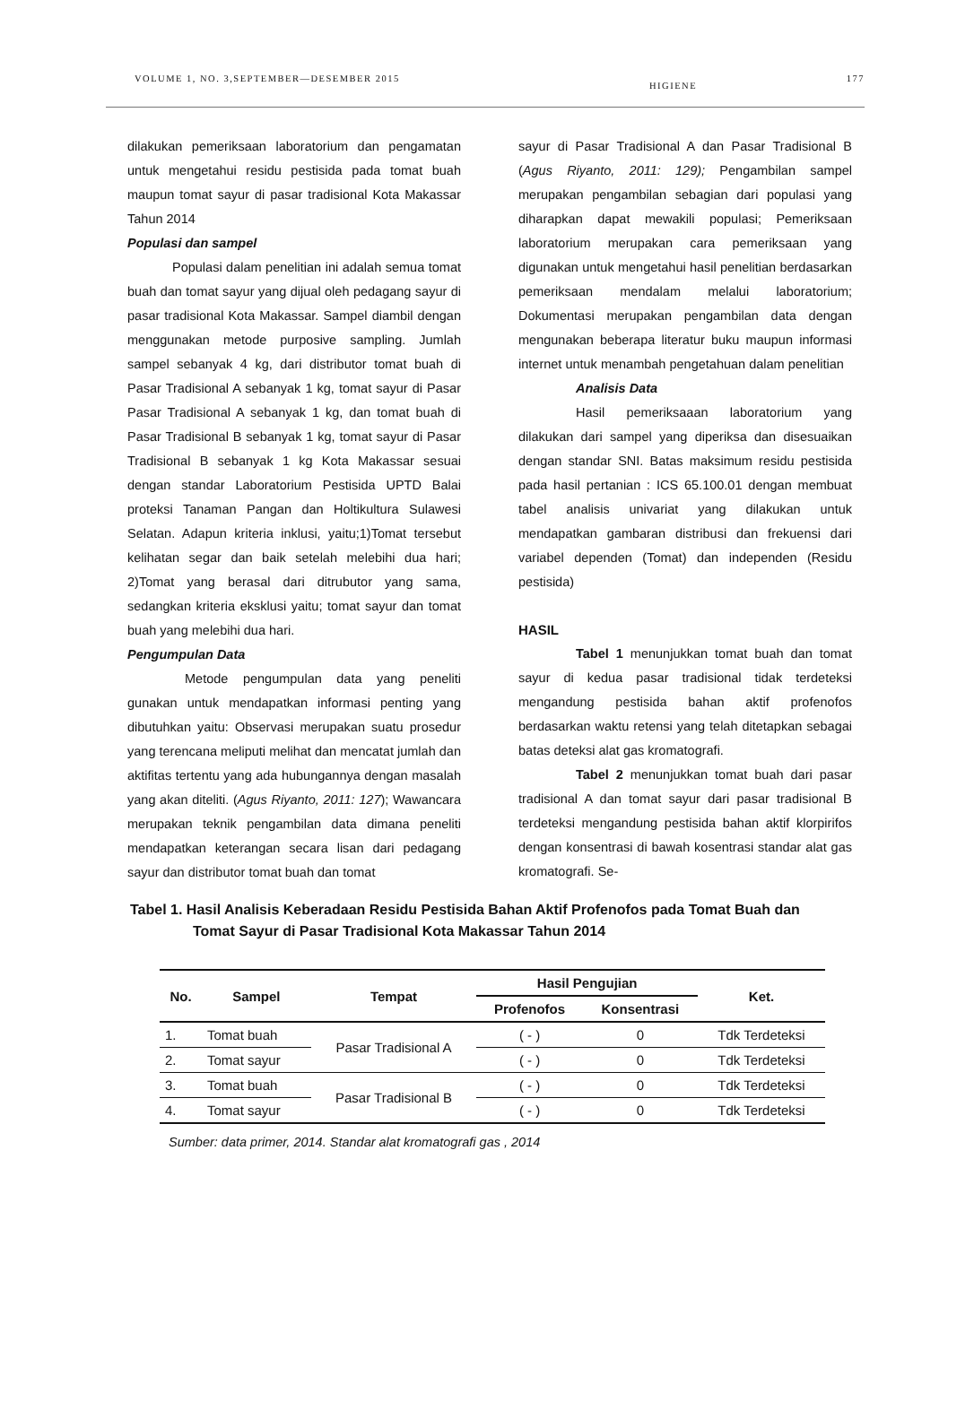VOLUME 1, NO. 3,SEPTEMBER—DESEMBER 2015 HIGIENE 177
dilakukan pemeriksaan laboratorium dan pengamatan untuk mengetahui residu pestisida pada tomat buah maupun tomat sayur di pasar tradisional Kota Makassar Tahun 2014
Populasi dan sampel
Populasi dalam penelitian ini adalah semua tomat buah dan tomat sayur yang dijual oleh pedagang sayur di pasar tradisional Kota Makassar. Sampel diambil dengan menggunakan metode purposive sampling. Jumlah sampel sebanyak 4 kg, dari distributor tomat buah di Pasar Tradisional A sebanyak 1 kg, tomat sayur di Pasar Pasar Tradisional A sebanyak 1 kg, dan tomat buah di Pasar Tradisional B sebanyak 1 kg, tomat sayur di Pasar Tradisional B sebanyak 1 kg Kota Makassar sesuai dengan standar Laboratorium Pestisida UPTD Balai proteksi Tanaman Pangan dan Holtikultura Sulawesi Selatan. Adapun kriteria inklusi, yaitu;1)Tomat tersebut kelihatan segar dan baik setelah melebihi dua hari; 2)Tomat yang berasal dari ditrubutor yang sama, sedangkan kriteria eksklusi yaitu; tomat sayur dan tomat buah yang melebihi dua hari.
Pengumpulan Data
Metode pengumpulan data yang peneliti gunakan untuk mendapatkan informasi penting yang dibutuhkan yaitu: Observasi merupakan suatu prosedur yang terencana meliputi melihat dan mencatat jumlah dan aktifitas tertentu yang ada hubungannya dengan masalah yang akan diteliti. (Agus Riyanto, 2011: 127); Wawancara merupakan teknik pengambilan data dimana peneliti mendapatkan keterangan secara lisan dari pedagang sayur dan distributor tomat buah dan tomat
sayur di Pasar Tradisional A dan Pasar Tradisional B (Agus Riyanto, 2011: 129); Pengambilan sampel merupakan pengambilan sebagian dari populasi yang diharapkan dapat mewakili populasi; Pemeriksaan laboratorium merupakan cara pemeriksaan yang digunakan untuk mengetahui hasil penelitian berdasarkan pemeriksaan mendalam melalui laboratorium; Dokumentasi merupakan pengambilan data dengan mengunakan beberapa literatur buku maupun informasi internet untuk menambah pengetahuan dalam penelitian
Analisis Data
Hasil pemeriksaaan laboratorium yang dilakukan dari sampel yang diperiksa dan disesuaikan dengan standar SNI. Batas maksimum residu pestisida pada hasil pertanian : ICS 65.100.01 dengan membuat tabel analisis univariat yang dilakukan untuk mendapatkan gambaran distribusi dan frekuensi dari variabel dependen (Tomat) dan independen (Residu pestisida)
HASIL
Tabel 1 menunjukkan tomat buah dan tomat sayur di kedua pasar tradisional tidak terdeteksi mengandung pestisida bahan aktif profenofos berdasarkan waktu retensi yang telah ditetapkan sebagai batas deteksi alat gas kromatografi.
Tabel 2 menunjukkan tomat buah dari pasar tradisional A dan tomat sayur dari pasar tradisional B terdeteksi mengandung pestisida bahan aktif klorpirifos dengan konsentrasi di bawah kosentrasi standar alat gas kromatografi. Se-
Tabel 1. Hasil Analisis Keberadaan Residu Pestisida Bahan Aktif Profenofos pada Tomat Buah dan
Tomat Sayur di Pasar Tradisional Kota Makassar Tahun 2014
| No. | Sampel | Tempat | Hasil Pengujian | | Ket. |
| --- | --- | --- | --- | --- | --- |
| | | | Profenofos | Konsentrasi | |
| 1. | Tomat buah | Pasar Tradisional A | ( - ) | 0 | Tdk Terdeteksi |
| 2. | Tomat sayur | | ( - ) | 0 | Tdk Terdeteksi |
| 3. | Tomat buah | Pasar Tradisional B | ( - ) | 0 | Tdk Terdeteksi |
| 4. | Tomat sayur | | ( - ) | 0 | Tdk Terdeteksi |
Sumber: data primer, 2014. Standar alat kromatografi gas , 2014